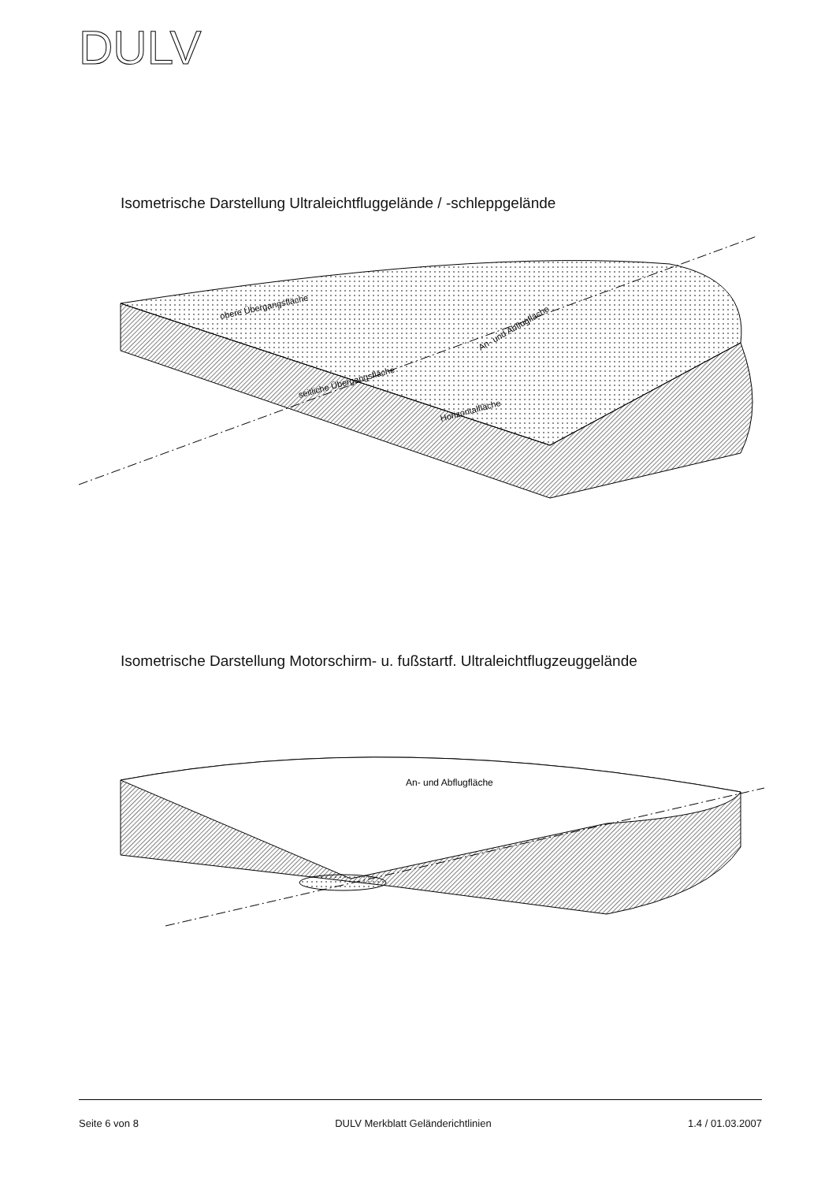DULV
Isometrische Darstellung Ultraleichtfluggelände / -schleppgelände
obere Übergangsfläche
An- und Abflugfläche
seitliche Übergangsfläche
Horizontalfläche
Isometrische Darstellung Motorschirm- u. fußstartf. Ultraleichtflugzeuggelände
An- und Abflugfläche
Seite 6 von 8 DULV Merkblatt Geländerichtlinien 1.4 / 01.03.2007